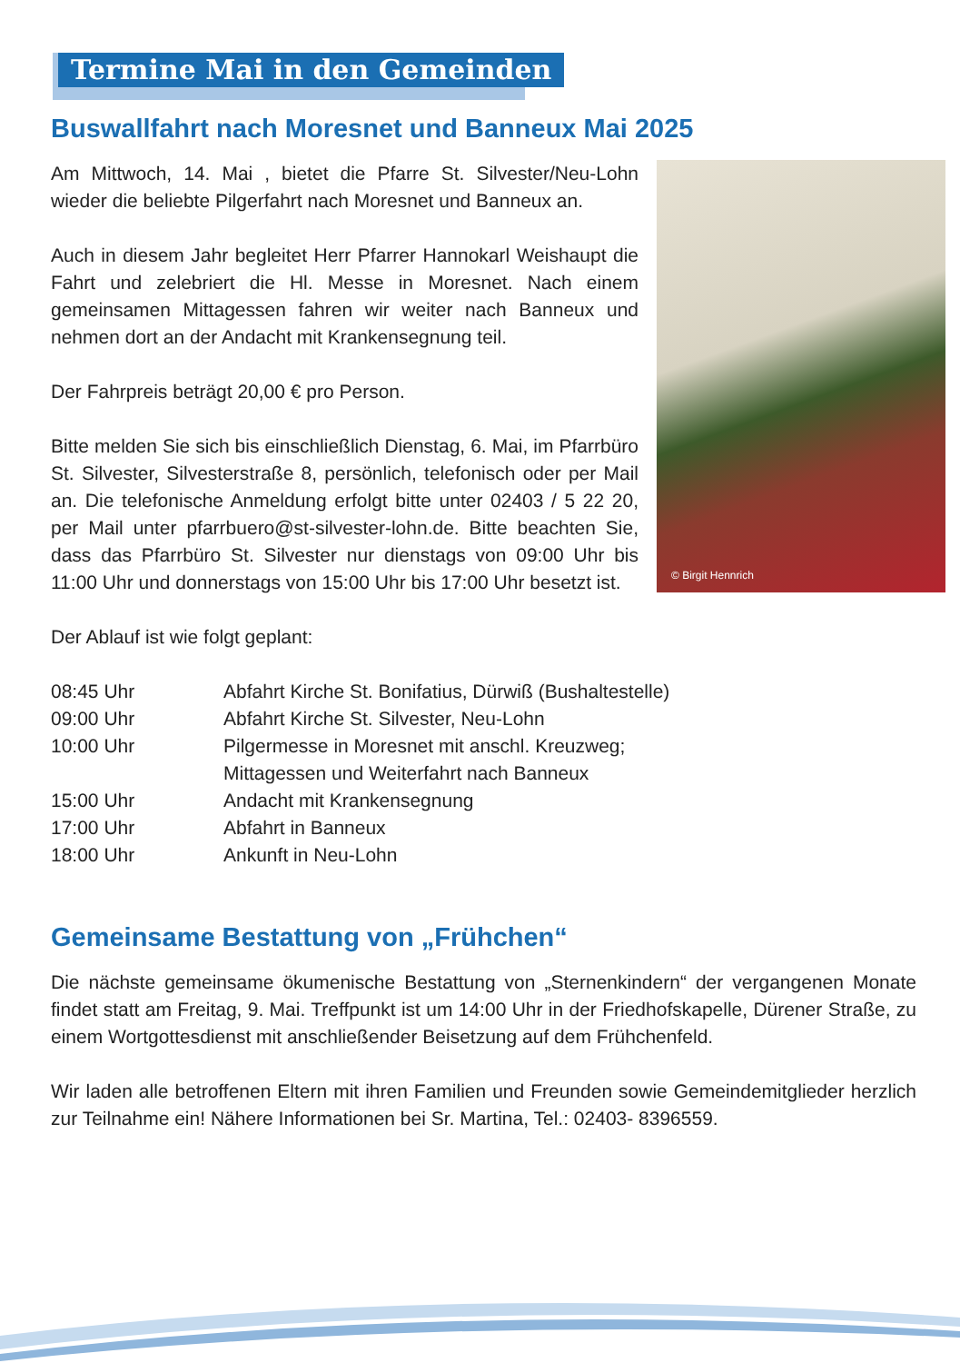Termine Mai in den Gemeinden
Buswallfahrt nach Moresnet und Banneux Mai 2025
© Birgit Hennrich
Am Mittwoch, 14. Mai , bietet die Pfarre St. Silvester/Neu-Lohn wieder die beliebte Pilgerfahrt nach Moresnet und Banneux an.
Auch in diesem Jahr begleitet Herr Pfarrer Hannokarl Weishaupt die Fahrt und zelebriert die Hl. Messe in Moresnet. Nach einem gemeinsamen Mittagessen fahren wir weiter nach Banneux und nehmen dort an der Andacht mit Krankensegnung teil.
Der Fahrpreis beträgt 20,00 € pro Person.
Bitte melden Sie sich bis einschließlich Dienstag, 6. Mai, im Pfarrbüro St. Silvester, Silvesterstraße 8, persönlich, telefonisch oder per Mail an. Die telefonische Anmeldung erfolgt bitte unter 02403 / 5 22 20, per Mail unter pfarrbuero@st-silvester-lohn.de. Bitte beachten Sie, dass das Pfarrbüro St. Silvester nur dienstags von 09:00 Uhr bis 11:00 Uhr und donnerstags von 15:00 Uhr bis 17:00 Uhr besetzt ist.
Der Ablauf ist wie folgt geplant:
| 08:45 Uhr | Abfahrt Kirche St. Bonifatius, Dürwiß (Bushaltestelle) |
| 09:00 Uhr | Abfahrt Kirche St. Silvester, Neu-Lohn |
| 10:00 Uhr | Pilgermesse in Moresnet mit anschl. Kreuzweg; Mittagessen und Weiterfahrt nach Banneux |
| 15:00 Uhr | Andacht mit Krankensegnung |
| 17:00 Uhr | Abfahrt in Banneux |
| 18:00 Uhr | Ankunft in Neu-Lohn |
Gemeinsame Bestattung von „Frühchen“
Die nächste gemeinsame ökumenische Bestattung von „Sternenkindern“ der vergangenen Monate findet statt am Freitag, 9. Mai. Treffpunkt ist um 14:00 Uhr in der Friedhofskapelle, Dürener Straße, zu einem Wortgottesdienst mit anschließender Beisetzung auf dem Frühchenfeld.
Wir laden alle betroffenen Eltern mit ihren Familien und Freunden sowie Gemeindemitglieder herzlich zur Teilnahme ein! Nähere Informationen bei Sr. Martina, Tel.: 02403- 8396559.